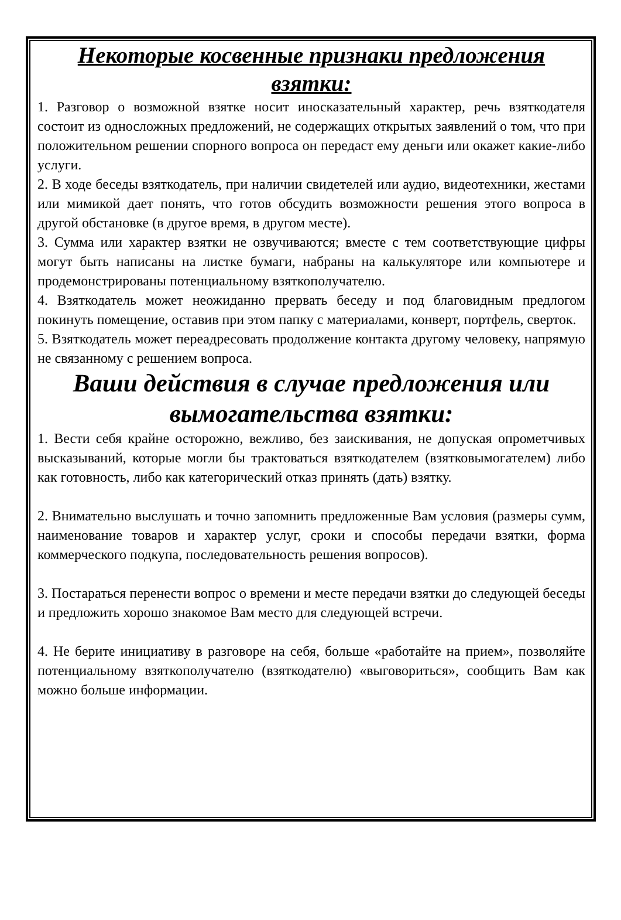Некоторые косвенные признаки предложения взятки:
1. Разговор о возможной взятке носит иносказательный характер, речь взяткодателя состоит из односложных предложений, не содержащих открытых заявлений о том, что при положительном решении спорного вопроса он передаст ему деньги или окажет какие-либо услуги.
2. В ходе беседы взяткодатель, при наличии свидетелей или аудио, видеотехники, жестами или мимикой дает понять, что готов обсудить возможности решения этого вопроса в другой обстановке (в другое время, в другом месте).
3. Сумма или характер взятки не озвучиваются; вместе с тем соответствующие цифры могут быть написаны на листке бумаги, набраны на калькуляторе или компьютере и продемонстрированы потенциальному взяткополучателю.
4. Взяткодатель может неожиданно прервать беседу и под благовидным предлогом покинуть помещение, оставив при этом папку с материалами, конверт, портфель, сверток.
5. Взяткодатель может переадресовать продолжение контакта другому человеку, напрямую не связанному с решением вопроса.
Ваши действия в случае предложения или вымогательства взятки:
1. Вести себя крайне осторожно, вежливо, без заискивания, не допуская опрометчивых высказываний, которые могли бы трактоваться взяткодателем (взятковымогателем) либо как готовность, либо как категорический отказ принять (дать) взятку.
2. Внимательно выслушать и точно запомнить предложенные Вам условия (размеры сумм, наименование товаров и характер услуг, сроки и способы передачи взятки, форма коммерческого подкупа, последовательность решения вопросов).
3. Постараться перенести вопрос о времени и месте передачи взятки до следующей беседы и предложить хорошо знакомое Вам место для следующей встречи.
4. Не берите инициативу в разговоре на себя, больше «работайте на прием», позволяйте потенциальному взяткополучателю (взяткодателю) «выговориться», сообщить Вам как можно больше информации.